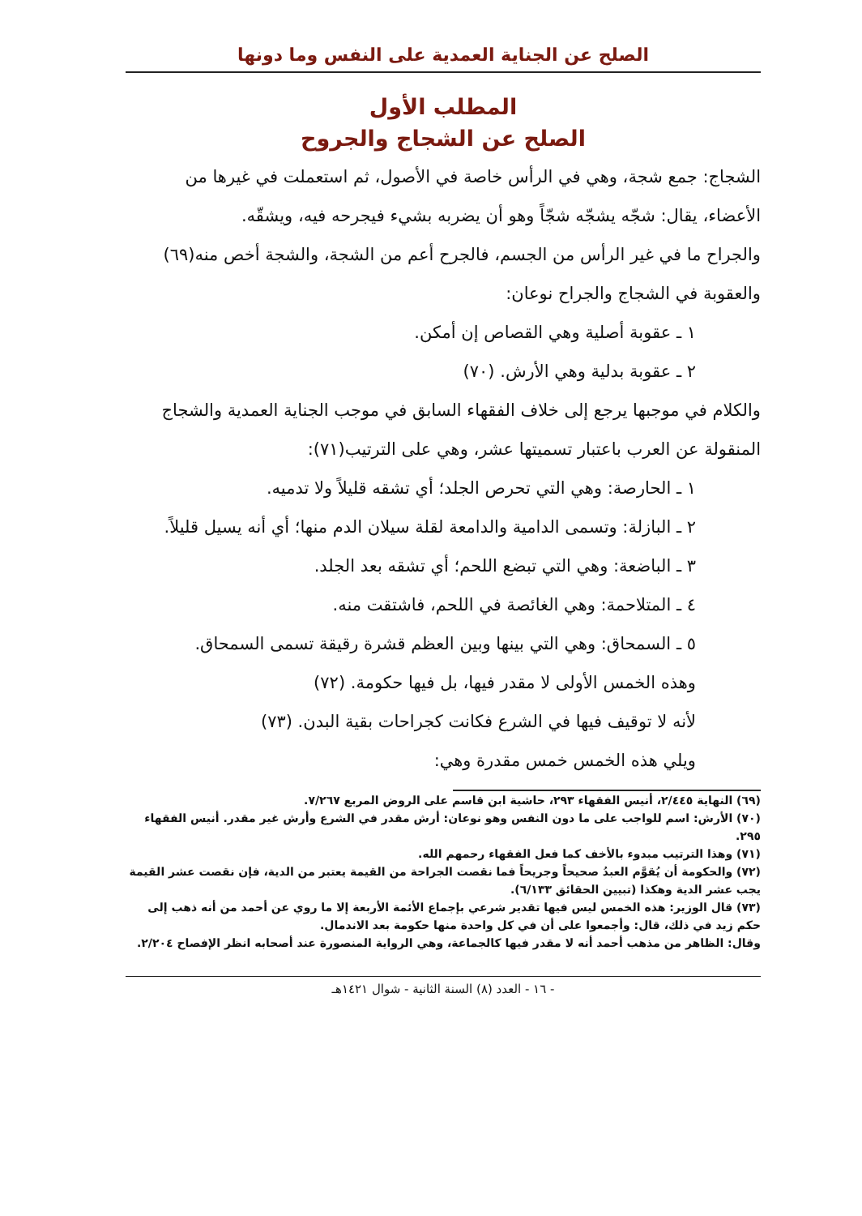الصلح عن الجناية العمدية على النفس وما دونها
المطلب الأول
الصلح عن الشجاج والجروح
الشجاج: جمع شجة، وهي في الرأس خاصة في الأصول، ثم استعملت في غيرها من الأعضاء، يقال: شجّه يشجّه شجّاً وهو أن يضربه بشيء فيجرحه فيه، ويشقّه.
والجراح ما في غير الرأس من الجسم، فالجرح أعم من الشجة، والشجة أخص منه(٦٩) والعقوبة في الشجاج والجراح نوعان:
١ ـ عقوبة أصلية وهي القصاص إن أمكن.
٢ ـ عقوبة بدلية وهي الأرش. (٧٠)
والكلام في موجبها يرجع إلى خلاف الفقهاء السابق في موجب الجناية العمدية والشجاج المنقولة عن العرب باعتبار تسميتها عشر، وهي على الترتيب(٧١):
١ ـ الحارصة: وهي التي تحرص الجلد؛ أي تشقه قليلاً ولا تدميه.
٢ ـ البازلة: وتسمى الدامية والدامعة لقلة سيلان الدم منها؛ أي أنه يسيل قليلاً.
٣ ـ الباضعة: وهي التي تبضع اللحم؛ أي تشقه بعد الجلد.
٤ ـ المتلاحمة: وهي الغائصة في اللحم، فاشتقت منه.
٥ ـ السمحاق: وهي التي بينها وبين العظم قشرة رقيقة تسمى السمحاق.
وهذه الخمس الأولى لا مقدر فيها، بل فيها حكومة. (٧٢)
لأنه لا توقيف فيها في الشرع فكانت كجراحات بقية البدن. (٧٣)
ويلي هذه الخمس خمس مقدرة وهي:
(٦٩) النهاية ٢/٤٤٥، أنيس الفقهاء ٢٩٣، حاشية ابن قاسم على الروض المربع ٧/٢٦٧.
(٧٠) الأرش: اسم للواجب على ما دون النفس وهو نوعان: أرش مقدر في الشرع وأرش غير مقدر. أنيس الفقهاء ٢٩٥.
(٧١) وهذا الترتيب مبدوء بالأخف كما فعل الفقهاء رحمهم الله.
(٧٢) والحكومة أن يُقوَّم العبدُ صحيحاً وجريحاً فما نقصت الجراحة من القيمة يعتبر من الدية، فإن نقصت عشر القيمة يجب عشر الدية وهكذا (تبيين الحقائق ٦/١٣٣).
(٧٣) قال الوزير: هذه الخمس ليس فيها تقدير شرعي بإجماع الأئمة الأربعة إلا ما روي عن أحمد من أنه ذهب إلى حكم زيد في ذلك، قال: وأجمعوا على أن في كل واحدة منها حكومة بعد الاندمال.
وقال: الظاهر من مذهب أحمد أنه لا مقدر فيها كالجماعة، وهي الرواية المنصورة عند أصحابه انظر الإفصاح ٢/٢٠٤.
- ١٦ - العدد (٨) السنة الثانية - شوال ١٤٢١هـ